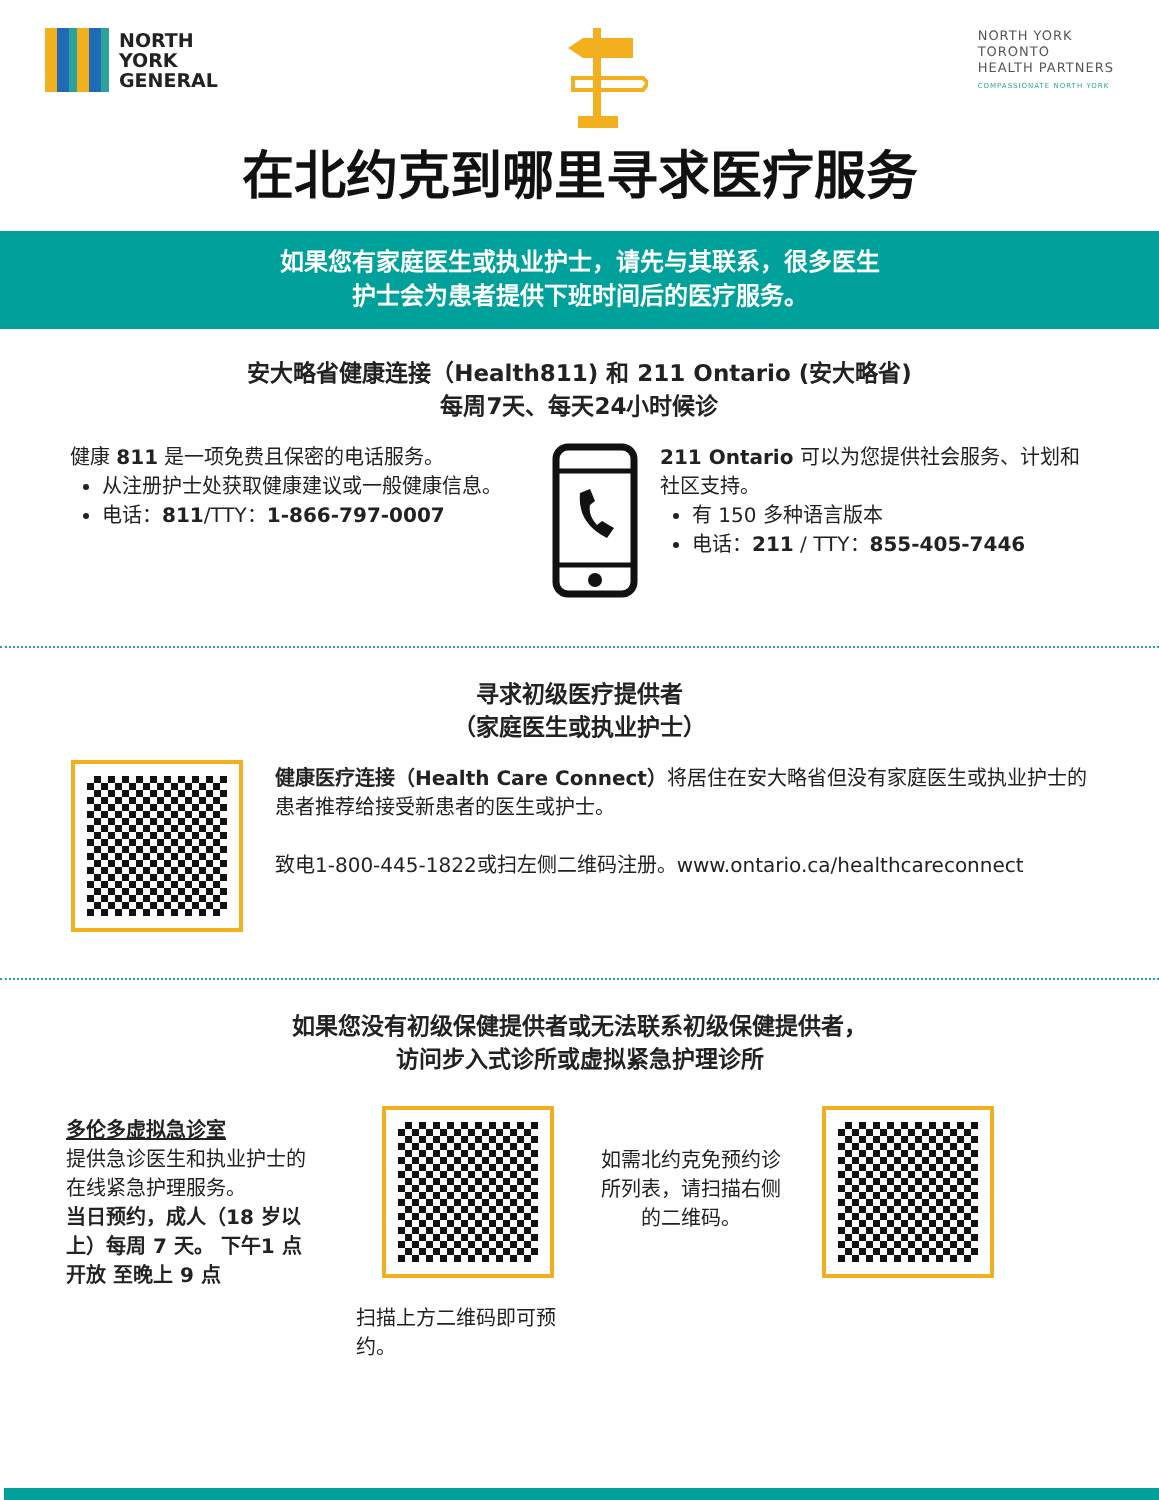NORTH
YORK
GENERAL
NORTH YORK
TORONTO
HEALTH PARTNERS
COMPASSIONATE NORTH YORK
在北约克到哪里寻求医疗服务
如果您有家庭医生或执业护士，请先与其联系，很多医生
护士会为患者提供下班时间后的医疗服务。
安大略省健康连接（Health811) 和 211 Ontario (安大略省)
每周7天、每天24小时候诊
健康 811 是一项免费且保密的电话服务。
从注册护士处获取健康建议或一般健康信息。
电话：811/TTY：1-866-797-0007
211 Ontario 可以为您提供社会服务、计划和社区支持。
有 150 多种语言版本
电话：211 / TTY：855-405-7446
寻求初级医疗提供者
（家庭医生或执业护士）
健康医疗连接（Health Care Connect）将居住在安大略省但没有家庭医生或执业护士的患者推荐给接受新患者的医生或护士。
致电1-800-445-1822或扫左侧二维码注册。www.ontario.ca/healthcareconnect
如果您没有初级保健提供者或无法联系初级保健提供者，
访问步入式诊所或虚拟紧急护理诊所
多伦多虚拟急诊室
提供急诊医生和执业护士的在线紧急护理服务。
当日预约，成人（18 岁以上）每周 7 天。 下午1 点开放 至晚上 9 点
扫描上方二维码即可预约。
如需北约克免预约诊所列表，请扫描右侧的二维码。